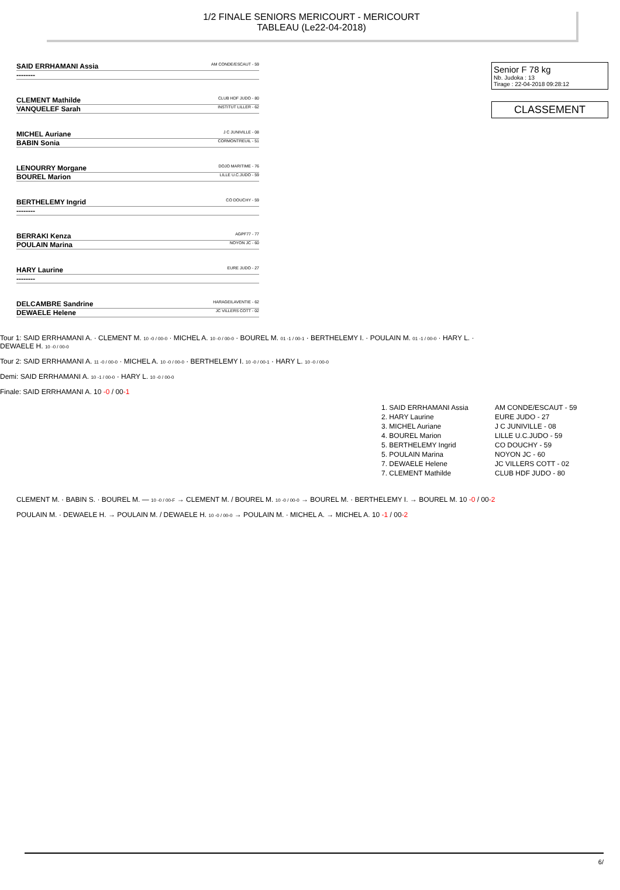1/2 FINALE SENIORS MERICOURT - MERICOURT
TABLEAU (Le22-04-2018)
SAID ERRHAMANI Assia AM CONDE/ESCAUT - 59
--------
CLEMENT Mathilde CLUB HDF JUDO - 80
VANQUELEF Sarah INSTITUT LILLER - 62
MICHEL Auriane J C JUNIVILLE - 08
BABIN Sonia CORMONTREUIL - 51
LENOURRY Morgane DOJO MARITIME - 76
BOUREL Marion LILLE U.C.JUDO - 59
BERTHELEMY Ingrid CO DOUCHY - 59
--------
BERRAKI Kenza AGPF77 - 77
POULAIN Marina NOYON JC - 60
HARY Laurine EURE JUDO - 27
--------
DELCAMBRE Sandrine HARAGEILAVENTIE - 62
DEWAELE Helene JC VILLERS COTT - 02
Tour 1: SAID ERRHAMANI A. · CLEMENT M. 10 -0 / 00-0 · MICHEL A. 10 -0 / 00-0 · BOUREL M. 01 -1 / 00-1 · BERTHELEMY I. · POULAIN M. 01 -1 / 00-0 · HARY L. · DEWAELE H. 10 -0 / 00-0
Tour 2: SAID ERRHAMANI A. 11 -0 / 00-0 · MICHEL A. 10 -0 / 00-0 · BERTHELEMY I. 10 -0 / 00-1 · HARY L. 10 -0 / 00-0
Demi: SAID ERRHAMANI A. 10 -1 / 00-0 · HARY L. 10 -0 / 00-0
Finale: SAID ERRHAMANI A. 10 -0 / 00-1
Senior F 78 kg
Nb. Judoka : 13
Tirage : 22-04-2018 09:28:12
CLASSEMENT
| 1. SAID ERRHAMANI Assia | AM CONDE/ESCAUT - 59 |
| 2. HARY Laurine | EURE JUDO - 27 |
| 3. MICHEL Auriane | J C JUNIVILLE - 08 |
| 4. BOUREL Marion | LILLE U.C.JUDO - 59 |
| 5. BERTHELEMY Ingrid | CO DOUCHY - 59 |
| 5. POULAIN Marina | NOYON JC - 60 |
| 7. DEWAELE Helene | JC VILLERS COTT - 02 |
| 7. CLEMENT Mathilde | CLUB HDF JUDO - 80 |
CLEMENT M. · BABIN S. · BOUREL M. — 10 -0 / 00-F → CLEMENT M. / BOUREL M. 10 -0 / 00-0 → BOUREL M. · BERTHELEMY I. → BOUREL M. 10 -0 / 00-2
POULAIN M. · DEWAELE H. → POULAIN M. / DEWAELE H. 10 -0 / 00-0 → POULAIN M. · MICHEL A. → MICHEL A. 10 -1 / 00-2
6/